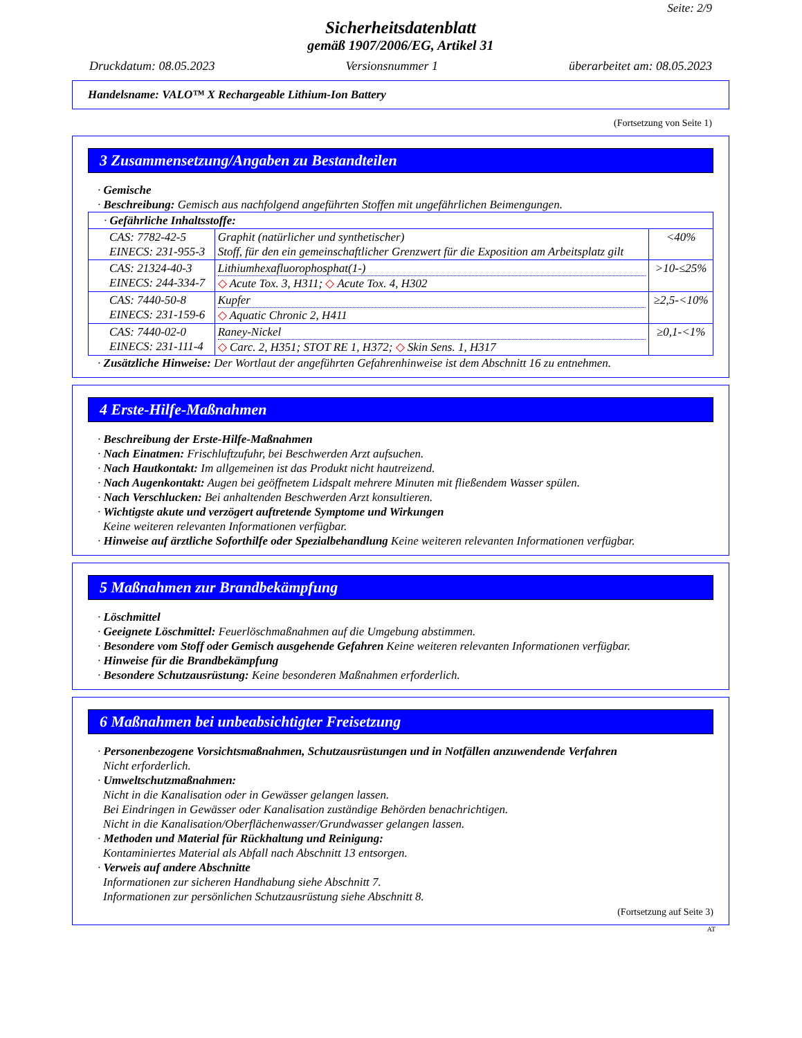Seite: 2/9
Sicherheitsdatenblatt
gemäß 1907/2006/EG, Artikel 31
Druckdatum: 08.05.2023 Versionsnummer 1 überarbeitet am: 08.05.2023
Handelsname: VALO™ X Rechargeable Lithium-Ion Battery
(Fortsetzung von Seite 1)
3 Zusammensetzung/Angaben zu Bestandteilen
· Gemische
· Beschreibung: Gemisch aus nachfolgend angeführten Stoffen mit ungefährlichen Beimengungen.
| · Gefährliche Inhaltsstoffe: | | |
| CAS: 7782-42-5 EINECS: 231-955-3 | Graphit (natürlicher und synthetischer) Stoff, für den ein gemeinschaftlicher Grenzwert für die Exposition am Arbeitsplatz gilt | <40% |
| CAS: 21324-40-3 EINECS: 244-334-7 | Lithiumhexafluorophosphat(1-) ◇ Acute Tox. 3, H311; ◇ Acute Tox. 4, H302 | >10-≤25% |
| CAS: 7440-50-8 EINECS: 231-159-6 | Kupfer ◇ Aquatic Chronic 2, H411 | ≥2,5-<10% |
| CAS: 7440-02-0 EINECS: 231-111-4 | Raney-Nickel ◇ Carc. 2, H351; STOT RE 1, H372; ◇ Skin Sens. 1, H317 | ≥0,1-<1% |
· Zusätzliche Hinweise: Der Wortlaut der angeführten Gefahrenhinweise ist dem Abschnitt 16 zu entnehmen.
4 Erste-Hilfe-Maßnahmen
· Beschreibung der Erste-Hilfe-Maßnahmen
· Nach Einatmen: Frischluftzufuhr, bei Beschwerden Arzt aufsuchen.
· Nach Hautkontakt: Im allgemeinen ist das Produkt nicht hautreizend.
· Nach Augenkontakt: Augen bei geöffnetem Lidspalt mehrere Minuten mit fließendem Wasser spülen.
· Nach Verschlucken: Bei anhaltenden Beschwerden Arzt konsultieren.
· Wichtigste akute und verzögert auftretende Symptome und Wirkungen
Keine weiteren relevanten Informationen verfügbar.
· Hinweise auf ärztliche Soforthilfe oder Spezialbehandlung Keine weiteren relevanten Informationen verfügbar.
5 Maßnahmen zur Brandbekämpfung
· Löschmittel
· Geeignete Löschmittel: Feuerlöschmaßnahmen auf die Umgebung abstimmen.
· Besondere vom Stoff oder Gemisch ausgehende Gefahren Keine weiteren relevanten Informationen verfügbar.
· Hinweise für die Brandbekämpfung
· Besondere Schutzausrüstung: Keine besonderen Maßnahmen erforderlich.
6 Maßnahmen bei unbeabsichtigter Freisetzung
· Personenbezogene Vorsichtsmaßnahmen, Schutzausrüstungen und in Notfällen anzuwendende Verfahren
Nicht erforderlich.
· Umweltschutzmaßnahmen:
Nicht in die Kanalisation oder in Gewässer gelangen lassen.
Bei Eindringen in Gewässer oder Kanalisation zuständige Behörden benachrichtigen.
Nicht in die Kanalisation/Oberflächenwasser/Grundwasser gelangen lassen.
· Methoden und Material für Rückhaltung und Reinigung:
Kontaminiertes Material als Abfall nach Abschnitt 13 entsorgen.
· Verweis auf andere Abschnitte
Informationen zur sicheren Handhabung siehe Abschnitt 7.
Informationen zur persönlichen Schutzausrüstung siehe Abschnitt 8.
(Fortsetzung auf Seite 3)
AT